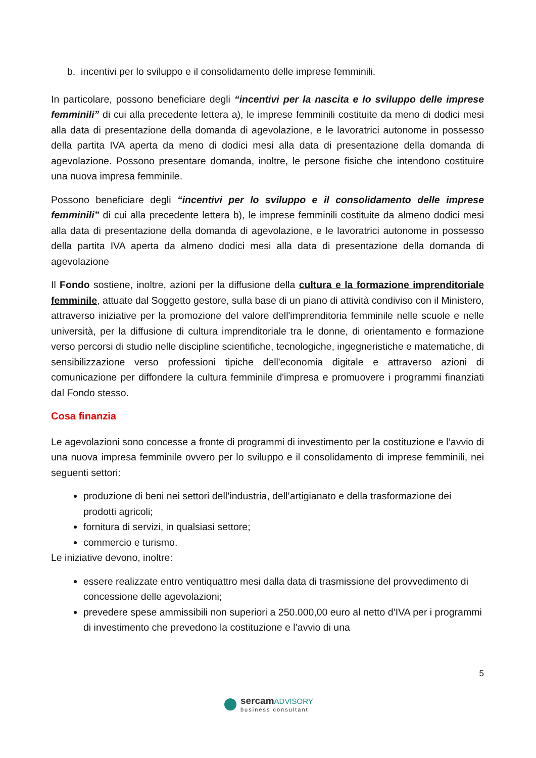b. incentivi per lo sviluppo e il consolidamento delle imprese femminili.
In particolare, possono beneficiare degli “incentivi per la nascita e lo sviluppo delle imprese femminili” di cui alla precedente lettera a), le imprese femminili costituite da meno di dodici mesi alla data di presentazione della domanda di agevolazione, e le lavoratrici autonome in possesso della partita IVA aperta da meno di dodici mesi alla data di presentazione della domanda di agevolazione. Possono presentare domanda, inoltre, le persone fisiche che intendono costituire una nuova impresa femminile.
Possono beneficiare degli “incentivi per lo sviluppo e il consolidamento delle imprese femminili” di cui alla precedente lettera b), le imprese femminili costituite da almeno dodici mesi alla data di presentazione della domanda di agevolazione, e le lavoratrici autonome in possesso della partita IVA aperta da almeno dodici mesi alla data di presentazione della domanda di agevolazione
Il Fondo sostiene, inoltre, azioni per la diffusione della cultura e la formazione imprenditoriale femminile, attuate dal Soggetto gestore, sulla base di un piano di attività condiviso con il Ministero, attraverso iniziative per la promozione del valore dell'imprenditoria femminile nelle scuole e nelle università, per la diffusione di cultura imprenditoriale tra le donne, di orientamento e formazione verso percorsi di studio nelle discipline scientifiche, tecnologiche, ingegneristiche e matematiche, di sensibilizzazione verso professioni tipiche dell'economia digitale e attraverso azioni di comunicazione per diffondere la cultura femminile d'impresa e promuovere i programmi finanziati dal Fondo stesso.
Cosa finanzia
Le agevolazioni sono concesse a fronte di programmi di investimento per la costituzione e l’avvio di una nuova impresa femminile ovvero per lo sviluppo e il consolidamento di imprese femminili, nei seguenti settori:
produzione di beni nei settori dell’industria, dell’artigianato e della trasformazione dei prodotti agricoli;
fornitura di servizi, in qualsiasi settore;
commercio e turismo.
Le iniziative devono, inoltre:
essere realizzate entro ventiquattro mesi dalla data di trasmissione del provvedimento di concessione delle agevolazioni;
prevedere spese ammissibili non superiori a 250.000,00 euro al netto d’IVA per i programmi di investimento che prevedono la costituzione e l’avvio di una
5
sercamADVISORY
business consultant